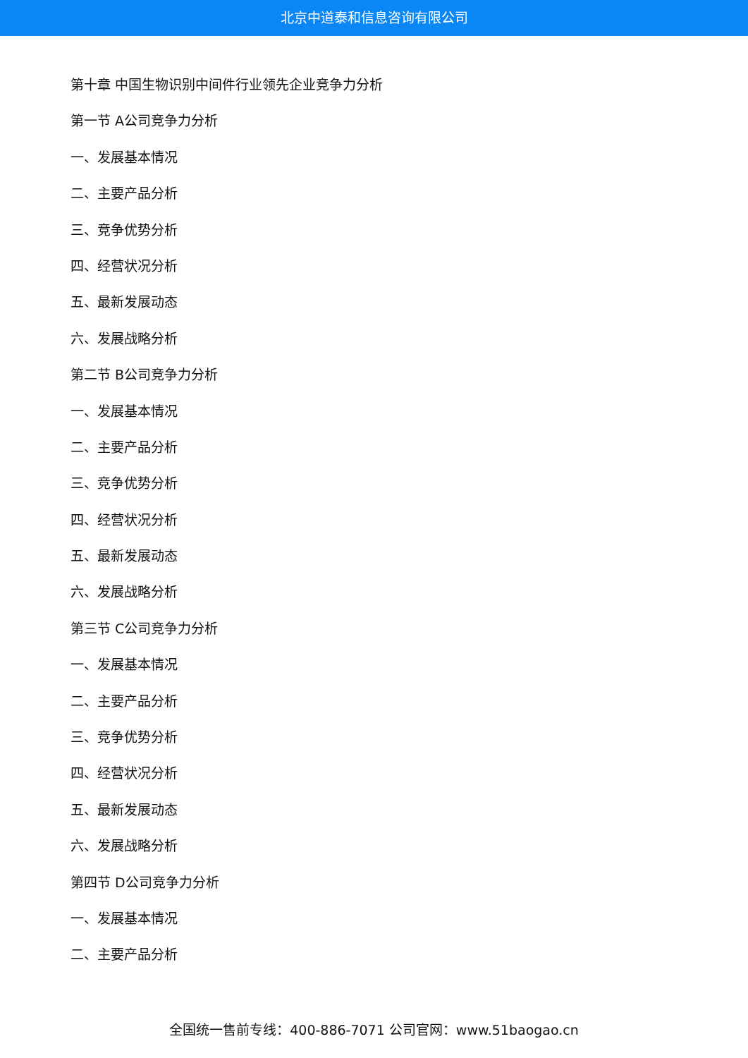北京中道泰和信息咨询有限公司
第十章 中国生物识别中间件行业领先企业竞争力分析
第一节 A公司竞争力分析
一、发展基本情况
二、主要产品分析
三、竞争优势分析
四、经营状况分析
五、最新发展动态
六、发展战略分析
第二节 B公司竞争力分析
一、发展基本情况
二、主要产品分析
三、竞争优势分析
四、经营状况分析
五、最新发展动态
六、发展战略分析
第三节 C公司竞争力分析
一、发展基本情况
二、主要产品分析
三、竞争优势分析
四、经营状况分析
五、最新发展动态
六、发展战略分析
第四节 D公司竞争力分析
一、发展基本情况
二、主要产品分析
全国统一售前专线：400-886-7071 公司官网：www.51baogao.cn